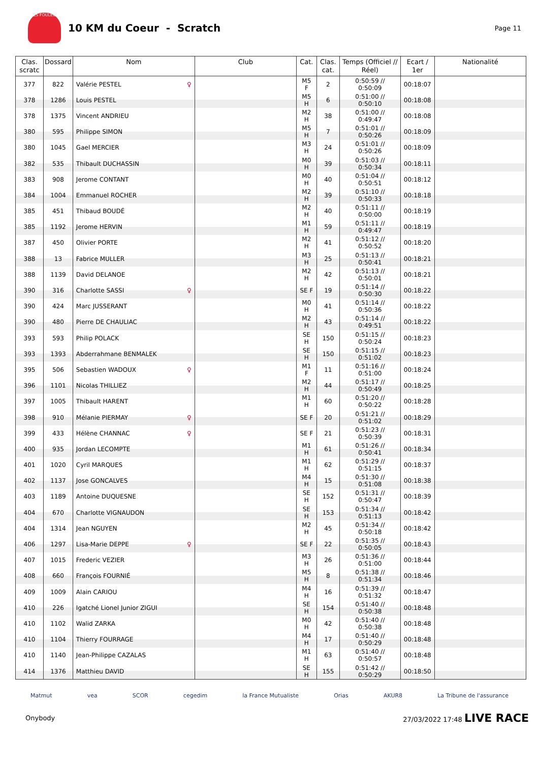LES FOULÉES
10 KM du Coeur - Scratch
Page 11
| Clas. scratc | Dossard | Nom | Club | Cat. | Clas. cat. | Temps (Officiel // Réel) | Ecart / 1er | Nationalité |
| --- | --- | --- | --- | --- | --- | --- | --- | --- |
| 377 | 822 | Valérie PESTEL ♀ | | M5 F | 2 | 0:50:59 // 0:50:09 | 00:18:07 | |
| 378 | 1286 | Louis PESTEL | | M5 H | 6 | 0:51:00 // 0:50:10 | 00:18:08 | |
| 378 | 1375 | Vincent ANDRIEU | | M2 H | 38 | 0:51:00 // 0:49:47 | 00:18:08 | |
| 380 | 595 | Philippe SIMON | | M5 H | 7 | 0:51:01 // 0:50:26 | 00:18:09 | |
| 380 | 1045 | Gael MERCIER | | M3 H | 24 | 0:51:01 // 0:50:26 | 00:18:09 | |
| 382 | 535 | Thibault DUCHASSIN | | M0 H | 39 | 0:51:03 // 0:50:34 | 00:18:11 | |
| 383 | 908 | Jerome CONTANT | | M0 H | 40 | 0:51:04 // 0:50:51 | 00:18:12 | |
| 384 | 1004 | Emmanuel ROCHER | | M2 H | 39 | 0:51:10 // 0:50:33 | 00:18:18 | |
| 385 | 451 | Thibaud BOUDÉ | | M2 H | 40 | 0:51:11 // 0:50:00 | 00:18:19 | |
| 385 | 1192 | Jerome HERVIN | | M1 H | 59 | 0:51:11 // 0:49:47 | 00:18:19 | |
| 387 | 450 | Olivier PORTE | | M2 H | 41 | 0:51:12 // 0:50:52 | 00:18:20 | |
| 388 | 13 | Fabrice MULLER | | M3 H | 25 | 0:51:13 // 0:50:41 | 00:18:21 | |
| 388 | 1139 | David DELANOE | | M2 H | 42 | 0:51:13 // 0:50:01 | 00:18:21 | |
| 390 | 316 | Charlotte SASSI ♀ | | SE F | 19 | 0:51:14 // 0:50:30 | 00:18:22 | |
| 390 | 424 | Marc JUSSERANT | | M0 H | 41 | 0:51:14 // 0:50:36 | 00:18:22 | |
| 390 | 480 | Pierre DE CHAULIAC | | M2 H | 43 | 0:51:14 // 0:49:51 | 00:18:22 | |
| 393 | 593 | Philip POLACK | | SE H | 150 | 0:51:15 // 0:50:24 | 00:18:23 | |
| 393 | 1393 | Abderrahmane BENMALEK | | SE H | 150 | 0:51:15 // 0:51:02 | 00:18:23 | |
| 395 | 506 | Sebastien WADOUX ♀ | | M1 F | 11 | 0:51:16 // 0:51:00 | 00:18:24 | |
| 396 | 1101 | Nicolas THILLIEZ | | M2 H | 44 | 0:51:17 // 0:50:49 | 00:18:25 | |
| 397 | 1005 | Thibault HARENT | | M1 H | 60 | 0:51:20 // 0:50:22 | 00:18:28 | |
| 398 | 910 | Mélanie PIERMAY ♀ | | SE F | 20 | 0:51:21 // 0:51:02 | 00:18:29 | |
| 399 | 433 | Hélène CHANNAC ♀ | | SE F | 21 | 0:51:23 // 0:50:39 | 00:18:31 | |
| 400 | 935 | Jordan LECOMPTE | | M1 H | 61 | 0:51:26 // 0:50:41 | 00:18:34 | |
| 401 | 1020 | Cyril MARQUES | | M1 H | 62 | 0:51:29 // 0:51:15 | 00:18:37 | |
| 402 | 1137 | Jose GONCALVES | | M4 H | 15 | 0:51:30 // 0:51:08 | 00:18:38 | |
| 403 | 1189 | Antoine DUQUESNE | | SE H | 152 | 0:51:31 // 0:50:47 | 00:18:39 | |
| 404 | 670 | Charlotte VIGNAUDON | | SE H | 153 | 0:51:34 // 0:51:13 | 00:18:42 | |
| 404 | 1314 | Jean NGUYEN | | M2 H | 45 | 0:51:34 // 0:50:18 | 00:18:42 | |
| 406 | 1297 | Lisa-Marie DEPPE ♀ | | SE F | 22 | 0:51:35 // 0:50:05 | 00:18:43 | |
| 407 | 1015 | Frederic VEZIER | | M3 H | 26 | 0:51:36 // 0:51:00 | 00:18:44 | |
| 408 | 660 | François FOURNIÉ | | M5 H | 8 | 0:51:38 // 0:51:34 | 00:18:46 | |
| 409 | 1009 | Alain CARIOU | | M4 H | 16 | 0:51:39 // 0:51:32 | 00:18:47 | |
| 410 | 226 | Igatché Lionel Junior ZIGUI | | SE H | 154 | 0:51:40 // 0:50:38 | 00:18:48 | |
| 410 | 1102 | Walid ZARKA | | M0 H | 42 | 0:51:40 // 0:50:38 | 00:18:48 | |
| 410 | 1104 | Thierry FOURRAGE | | M4 H | 17 | 0:51:40 // 0:50:29 | 00:18:48 | |
| 410 | 1140 | Jean-Philippe CAZALAS | | M1 H | 63 | 0:51:40 // 0:50:57 | 00:18:48 | |
| 414 | 1376 | Matthieu DAVID | | SE H | 155 | 0:51:42 // 0:50:29 | 00:18:50 | |
Matmut vea SCOR cegedim la France Mutualiste Orias AKUR8 La Tribune de l'assurance
Onybody 27/03/2022 17:48 LIVE RACE